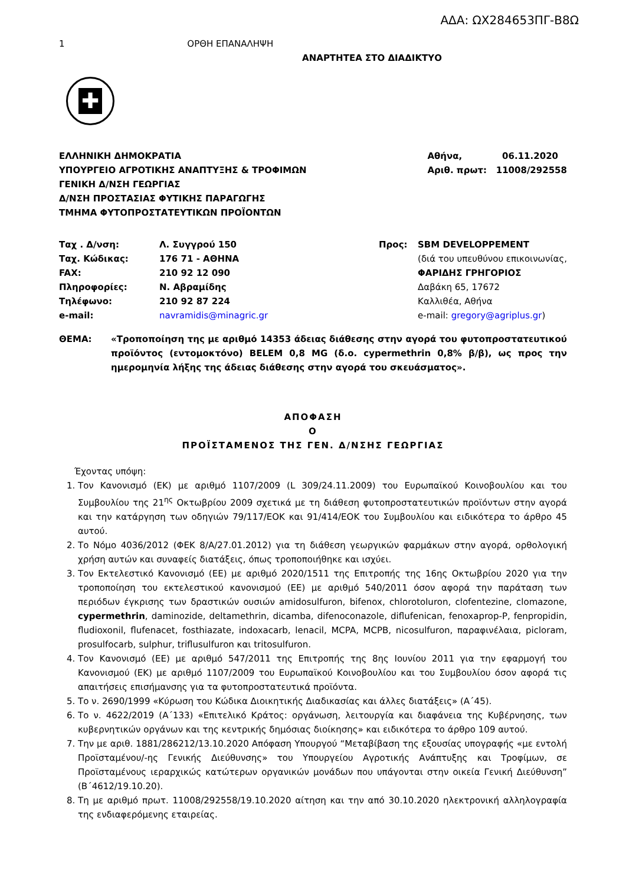ΑΔΑ: ΩΧ284653ΠΓ-Β8Ω
1 ΟΡΘΗ ΕΠΑΝΑΛΗΨΗ
ΑΝΑΡΤΗΤΕΑ ΣΤΟ ΔΙΑΔΙΚΤΥΟ
✚
ΕΛΛΗΝΙΚΗ ΔΗΜΟΚΡΑΤΙΑ
ΥΠΟΥΡΓΕΙΟ ΑΓΡΟΤΙΚΗΣ ΑΝΑΠΤΥΞΗΣ & ΤΡΟΦΙΜΩΝ
ΓΕΝΙΚΗ Δ/ΝΣΗ ΓΕΩΡΓΙΑΣ
Δ/ΝΣΗ ΠΡΟΣΤΑΣΙΑΣ ΦΥΤΙΚΗΣ ΠΑΡΑΓΩΓΗΣ
ΤΜΗΜΑ ΦΥΤΟΠΡΟΣΤΑΤΕΥΤΙΚΩΝ ΠΡΟΪΟΝΤΩΝ
Αθήνα, 06.11.2020
Αριθ. πρωτ: 11008/292558
| Ταχ . Δ/νση: | Λ. Συγγρού 150 |
| Ταχ. Κώδικας: | 176 71 - ΑΘΗΝΑ |
| FAX: | 210 92 12 090 |
| Πληροφορίες: | Ν. Αβραμίδης |
| Τηλέφωνο: | 210 92 87 224 |
| e-mail: | navramidis@minagric.gr |
| Προς: | SBM DEVELOPPEMENT (διά του υπευθύνου επικοινωνίας, ΦΑΡΙΔΗΣ ΓΡΗΓΟΡΙΟΣ Δαβάκη 65, 17672 Καλλιθέα, Αθήνα e-mail: gregory@agriplus.gr ) |
ΘΕΜΑ: «Τροποποίηση της με αριθμό 14353 άδειας διάθεσης στην αγορά του φυτοπροστατευτικού προϊόντος (εντομοκτόνο) BELEM 0,8 MG (δ.ο. cypermethrin 0,8% β/β), ως προς την ημερομηνία λήξης της άδειας διάθεσης στην αγορά του σκευάσματος».
ΑΠΟΦΑΣΗ
Ο
ΠΡΟΪΣΤΑΜΕΝΟΣ ΤΗΣ ΓΕΝ. Δ/ΝΣΗΣ ΓΕΩΡΓΙΑΣ
Έχοντας υπόψη:
1. Τον Κανονισμό (ΕΚ) με αριθμό 1107/2009 (L 309/24.11.2009) του Ευρωπαϊκού Κοινοβουλίου και του Συμβουλίου της 21<sup>ης</sup> Οκτωβρίου 2009 σχετικά με τη διάθεση φυτοπροστατευτικών προϊόντων στην αγορά και την κατάργηση των οδηγιών 79/117/ΕΟΚ και 91/414/ΕΟΚ του Συμβουλίου και ειδικότερα το άρθρο 45 αυτού.
2. Το Νόμο 4036/2012 (ΦΕΚ 8/Α/27.01.2012) για τη διάθεση γεωργικών φαρμάκων στην αγορά, ορθολογική χρήση αυτών και συναφείς διατάξεις, όπως τροποποιήθηκε και ισχύει.
3. Τον Εκτελεστικό Κανονισμό (ΕΕ) με αριθμό 2020/1511 της Επιτροπής της 16ης Οκτωβρίου 2020 για την τροποποίηση του εκτελεστικού κανονισμού (ΕΕ) με αριθμό 540/2011 όσον αφορά την παράταση των περιόδων έγκρισης των δραστικών ουσιών amidosulfuron, bifenox, chlorotoluron, clofentezine, clomazone, cypermethrin, daminozide, deltamethrin, dicamba, difenoconazole, diflufenican, fenoxaprop-P, fenpropidin, fludioxonil, flufenacet, fosthiazate, indoxacarb, lenacil, MCPA, MCPB, nicosulfuron, παραφινέλαια, picloram, prosulfocarb, sulphur, triflusulfuron και tritosulfuron.
4. Τον Κανονισμό (ΕΕ) με αριθμό 547/2011 της Επιτροπής της 8ης Ιουνίου 2011 για την εφαρμογή του Κανονισμού (ΕΚ) με αριθμό 1107/2009 του Ευρωπαϊκού Κοινοβουλίου και του Συμβουλίου όσον αφορά τις απαιτήσεις επισήμανσης για τα φυτοπροστατευτικά προϊόντα.
5. Το ν. 2690/1999 «Κύρωση του Κώδικα Διοικητικής Διαδικασίας και άλλες διατάξεις» (Α΄45).
6. Το ν. 4622/2019 (Α΄133) «Επιτελικό Κράτος: οργάνωση, λειτουργία και διαφάνεια της Κυβέρνησης, των κυβερνητικών οργάνων και της κεντρικής δημόσιας διοίκησης» και ειδικότερα το άρθρο 109 αυτού.
7. Την με αριθ. 1881/286212/13.10.2020 Απόφαση Υπουργού “Μεταβίβαση της εξουσίας υπογραφής «με εντολή Προϊσταμένου/-ης Γενικής Διεύθυνσης» του Υπουργείου Αγροτικής Ανάπτυξης και Τροφίμων, σε Προϊσταμένους ιεραρχικώς κατώτερων οργανικών μονάδων που υπάγονται στην οικεία Γενική Διεύθυνση” (Β΄4612/19.10.20).
8. Τη με αριθμό πρωτ. 11008/292558/19.10.2020 αίτηση και την από 30.10.2020 ηλεκτρονική αλληλογραφία της ενδιαφερόμενης εταιρείας.